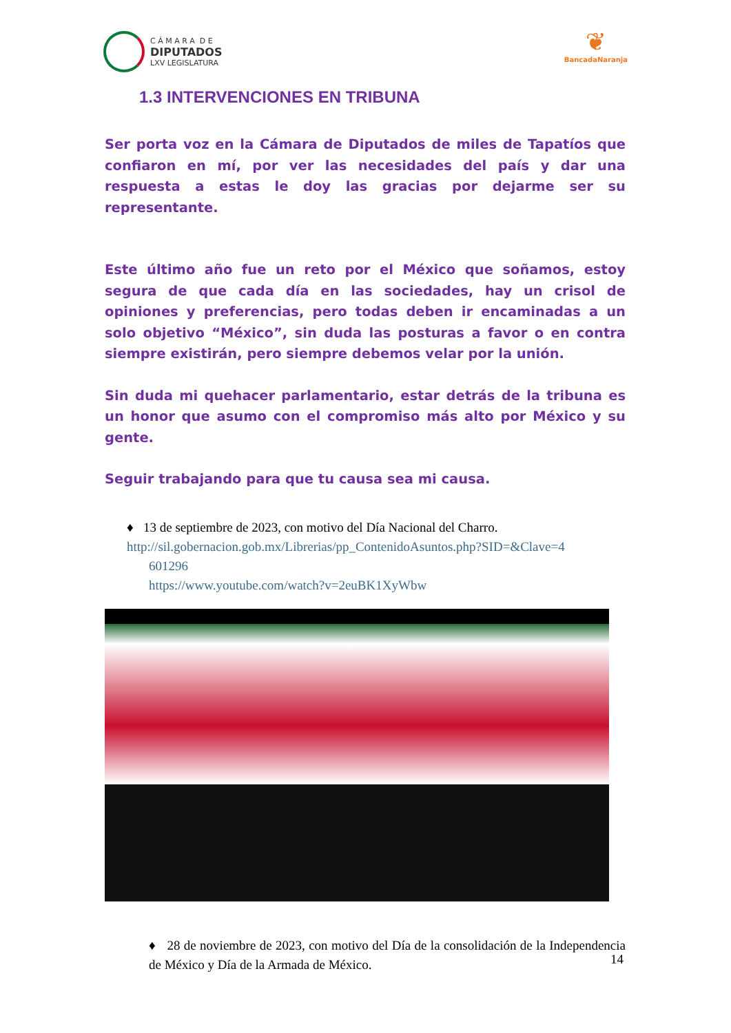C Á M A R A D E
DIPUTADOS
LXV LEGISLATURA
❦
BancadaNaranja
1.3 INTERVENCIONES EN TRIBUNA
Ser porta voz en la Cámara de Diputados de miles de Tapatíos que confiaron en mí, por ver las necesidades del país y dar una respuesta a estas le doy las gracias por dejarme ser su representante.
Este último año fue un reto por el México que soñamos, estoy segura de que cada día en las sociedades, hay un crisol de opiniones y preferencias, pero todas deben ir encaminadas a un solo objetivo “México”, sin duda las posturas a favor o en contra siempre existirán, pero siempre debemos velar por la unión.
Sin duda mi quehacer parlamentario, estar detrás de la tribuna es un honor que asumo con el compromiso más alto por México y su gente.
Seguir trabajando para que tu causa sea mi causa.
♦ 13 de septiembre de 2023, con motivo del Día Nacional del Charro.
http://sil.gobernacion.gob.mx/Librerias/pp_ContenidoAsuntos.php?SID=&Clave=4
601296
https://www.youtube.com/watch?v=2euBK1XyWbw
♦ 28 de noviembre de 2023, con motivo del Día de la consolidación de la Independencia de México y Día de la Armada de México.
14